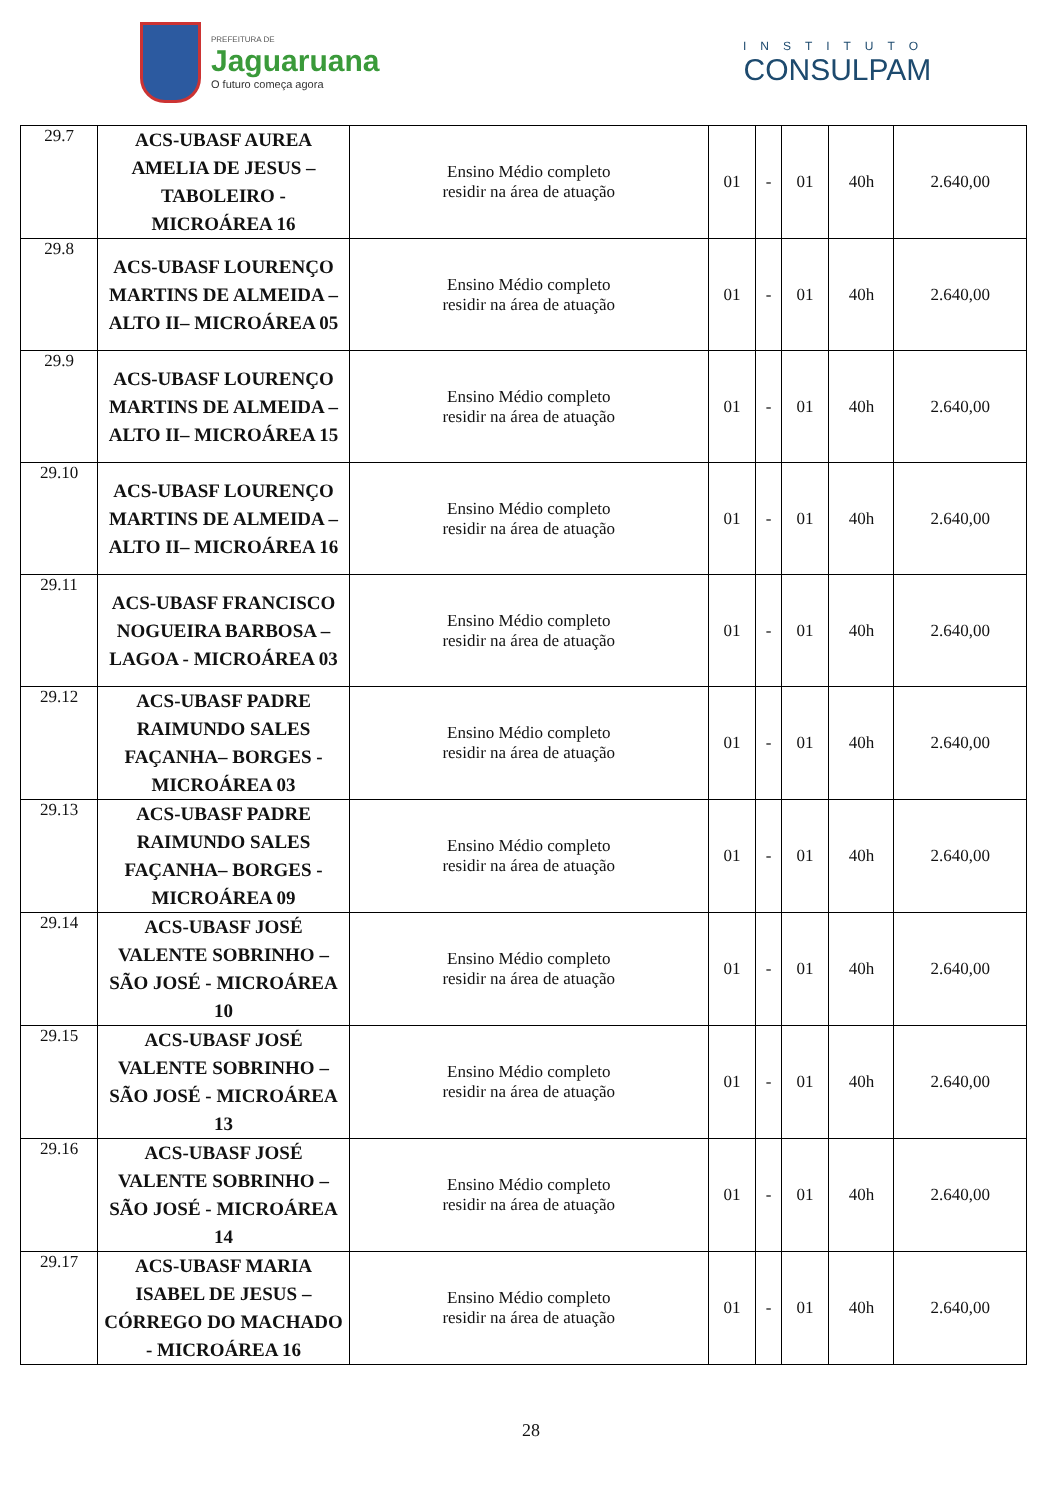PREFEITURA DE
Jaguaruana
O futuro começa agora
INSTITUTO
CONSULPAM
| 29.7 | ACS-UBASF AUREA AMELIA DE JESUS – TABOLEIRO - MICROÁREA 16 | Ensino Médio completo residir na área de atuação | 01 | - | 01 | 40h | 2.640,00 |
| 29.8 | ACS-UBASF LOURENÇO MARTINS DE ALMEIDA – ALTO II– MICROÁREA 05 | Ensino Médio completo residir na área de atuação | 01 | - | 01 | 40h | 2.640,00 |
| 29.9 | ACS-UBASF LOURENÇO MARTINS DE ALMEIDA – ALTO II– MICROÁREA 15 | Ensino Médio completo residir na área de atuação | 01 | - | 01 | 40h | 2.640,00 |
| 29.10 | ACS-UBASF LOURENÇO MARTINS DE ALMEIDA – ALTO II– MICROÁREA 16 | Ensino Médio completo residir na área de atuação | 01 | - | 01 | 40h | 2.640,00 |
| 29.11 | ACS-UBASF FRANCISCO NOGUEIRA BARBOSA – LAGOA - MICROÁREA 03 | Ensino Médio completo residir na área de atuação | 01 | - | 01 | 40h | 2.640,00 |
| 29.12 | ACS-UBASF PADRE RAIMUNDO SALES FAÇANHA– BORGES - MICROÁREA 03 | Ensino Médio completo residir na área de atuação | 01 | - | 01 | 40h | 2.640,00 |
| 29.13 | ACS-UBASF PADRE RAIMUNDO SALES FAÇANHA– BORGES - MICROÁREA 09 | Ensino Médio completo residir na área de atuação | 01 | - | 01 | 40h | 2.640,00 |
| 29.14 | ACS-UBASF JOSÉ VALENTE SOBRINHO – SÃO JOSÉ - MICROÁREA 10 | Ensino Médio completo residir na área de atuação | 01 | - | 01 | 40h | 2.640,00 |
| 29.15 | ACS-UBASF JOSÉ VALENTE SOBRINHO – SÃO JOSÉ - MICROÁREA 13 | Ensino Médio completo residir na área de atuação | 01 | - | 01 | 40h | 2.640,00 |
| 29.16 | ACS-UBASF JOSÉ VALENTE SOBRINHO – SÃO JOSÉ - MICROÁREA 14 | Ensino Médio completo residir na área de atuação | 01 | - | 01 | 40h | 2.640,00 |
| 29.17 | ACS-UBASF MARIA ISABEL DE JESUS – CÓRREGO DO MACHADO - MICROÁREA 16 | Ensino Médio completo residir na área de atuação | 01 | - | 01 | 40h | 2.640,00 |
28